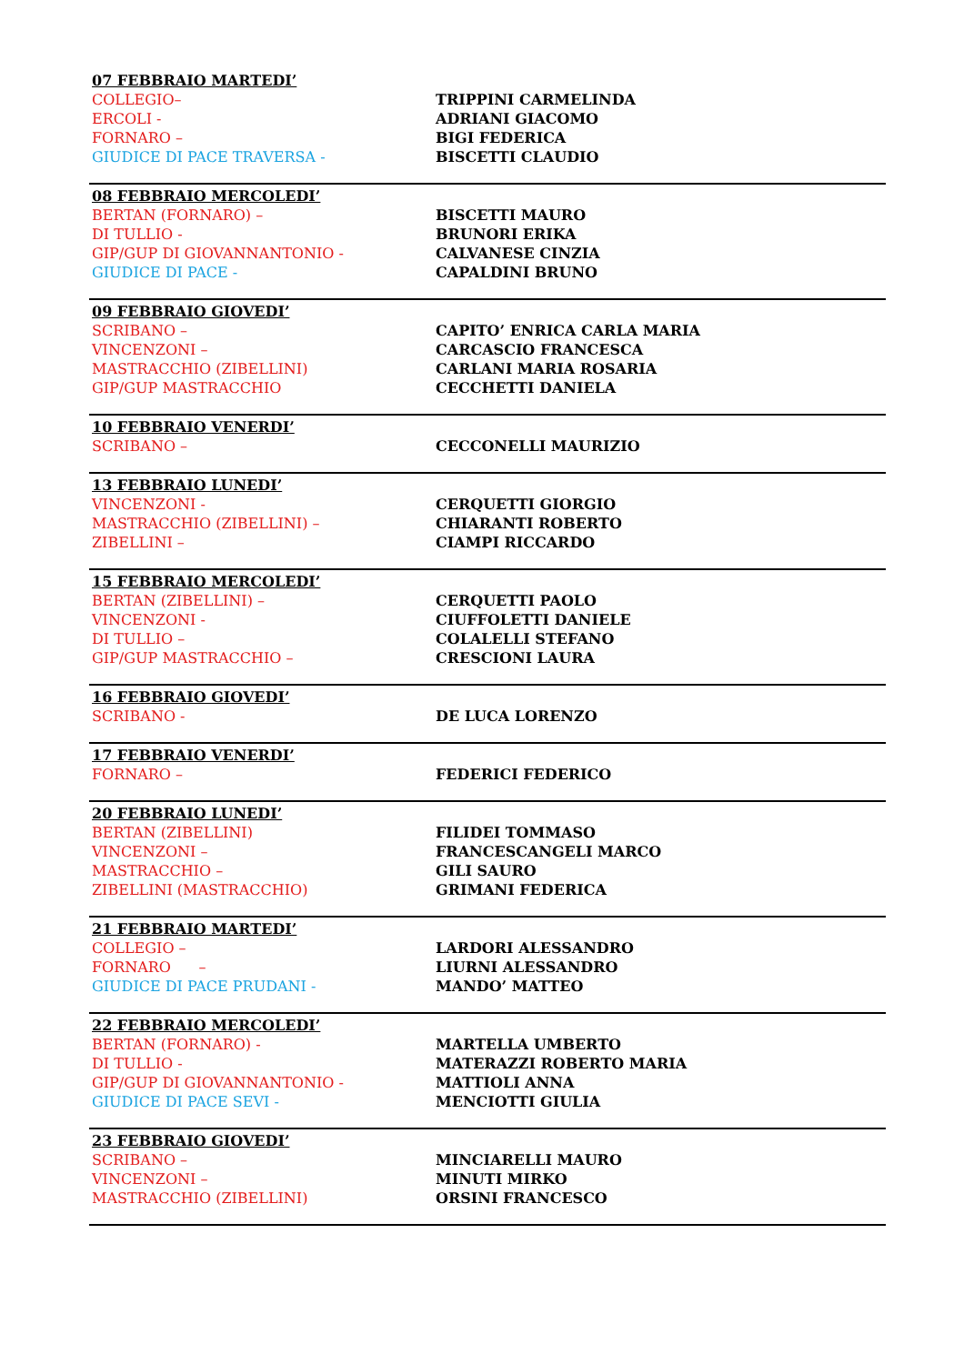07 FEBBRAIO MARTEDI’
| COLLEGIO– | TRIPPINI CARMELINDA |
| ERCOLI - | ADRIANI GIACOMO |
| FORNARO – | BIGI FEDERICA |
| GIUDICE DI PACE TRAVERSA - | BISCETTI CLAUDIO |
08 FEBBRAIO MERCOLEDI’
| BERTAN (FORNARO) – | BISCETTI MAURO |
| DI TULLIO - | BRUNORI ERIKA |
| GIP/GUP DI GIOVANNANTONIO - | CALVANESE CINZIA |
| GIUDICE DI PACE - | CAPALDINI BRUNO |
09 FEBBRAIO GIOVEDI’
| SCRIBANO – | CAPITO’ ENRICA CARLA MARIA |
| VINCENZONI – | CARCASCIO FRANCESCA |
| MASTRACCHIO (ZIBELLINI) | CARLANI MARIA ROSARIA |
| GIP/GUP MASTRACCHIO | CECCHETTI DANIELA |
10 FEBBRAIO VENERDI’
| SCRIBANO – | CECCONELLI MAURIZIO |
13 FEBBRAIO LUNEDI’
| VINCENZONI - | CERQUETTI GIORGIO |
| MASTRACCHIO (ZIBELLINI) – | CHIARANTI ROBERTO |
| ZIBELLINI – | CIAMPI RICCARDO |
15 FEBBRAIO MERCOLEDI’
| BERTAN (ZIBELLINI) – | CERQUETTI PAOLO |
| VINCENZONI - | CIUFFOLETTI DANIELE |
| DI TULLIO – | COLALELLI STEFANO |
| GIP/GUP MASTRACCHIO – | CRESCIONI LAURA |
16 FEBBRAIO GIOVEDI’
| SCRIBANO - | DE LUCA LORENZO |
17 FEBBRAIO VENERDI’
| FORNARO – | FEDERICI FEDERICO |
20 FEBBRAIO LUNEDI’
| BERTAN (ZIBELLINI) | FILIDEI TOMMASO |
| VINCENZONI – | FRANCESCANGELI MARCO |
| MASTRACCHIO – | GILI SAURO |
| ZIBELLINI (MASTRACCHIO) | GRIMANI FEDERICA |
21 FEBBRAIO MARTEDI’
| COLLEGIO – | LARDORI ALESSANDRO |
| FORNARO – | LIURNI ALESSANDRO |
| GIUDICE DI PACE PRUDANI - | MANDO’ MATTEO |
22 FEBBRAIO MERCOLEDI’
| BERTAN (FORNARO) - | MARTELLA UMBERTO |
| DI TULLIO - | MATERAZZI ROBERTO MARIA |
| GIP/GUP DI GIOVANNANTONIO - | MATTIOLI ANNA |
| GIUDICE DI PACE SEVI - | MENCIOTTI GIULIA |
23 FEBBRAIO GIOVEDI’
| SCRIBANO – | MINCIARELLI MAURO |
| VINCENZONI – | MINUTI MIRKO |
| MASTRACCHIO (ZIBELLINI) | ORSINI FRANCESCO |